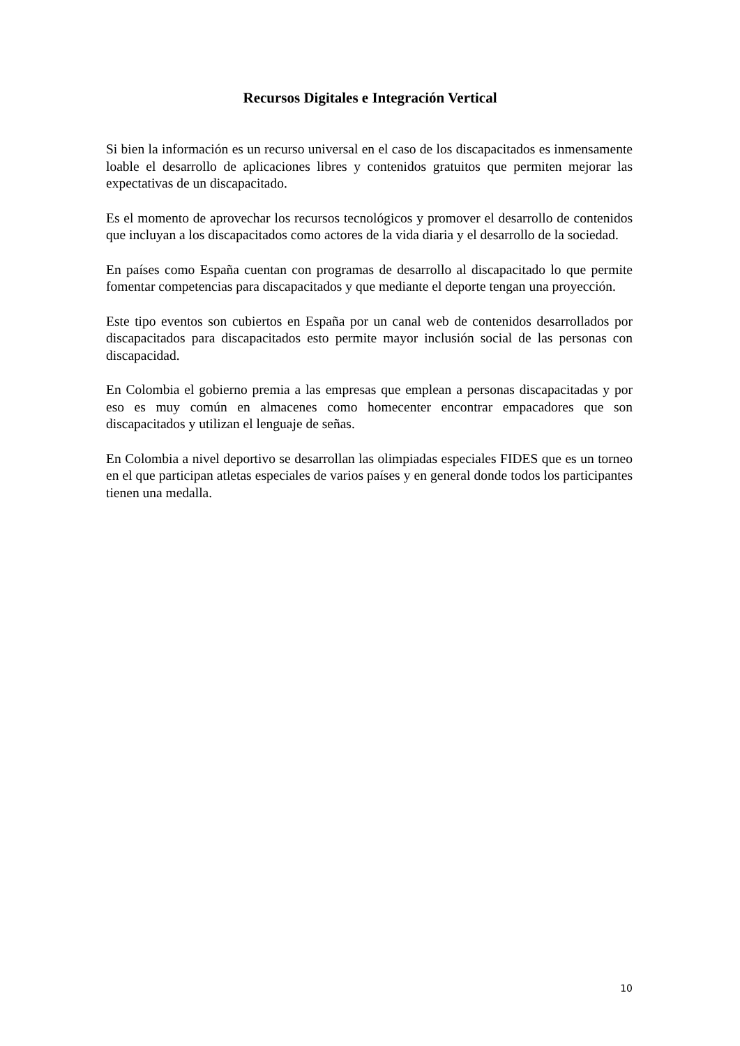Recursos Digitales e Integración Vertical
Si bien la información es un recurso universal en el caso de los discapacitados es inmensamente loable el desarrollo de aplicaciones libres y contenidos gratuitos que permiten mejorar las expectativas de un discapacitado.
Es el momento de aprovechar los recursos tecnológicos y promover el desarrollo de contenidos que incluyan a los discapacitados como actores de la vida diaria y el desarrollo de la sociedad.
En países como España cuentan con programas de desarrollo al discapacitado lo que permite fomentar competencias para discapacitados y que mediante el deporte tengan una proyección.
Este tipo eventos son cubiertos en España por un canal web de contenidos desarrollados por discapacitados para discapacitados esto permite mayor inclusión social de las personas con discapacidad.
En Colombia el gobierno premia a las empresas que emplean a personas discapacitadas y por eso es muy común en almacenes como homecenter encontrar empacadores que son discapacitados y utilizan el lenguaje de señas.
En Colombia a nivel deportivo se desarrollan las olimpiadas especiales FIDES que es un torneo en el que participan atletas especiales de varios países y en general donde todos los participantes tienen una medalla.
10